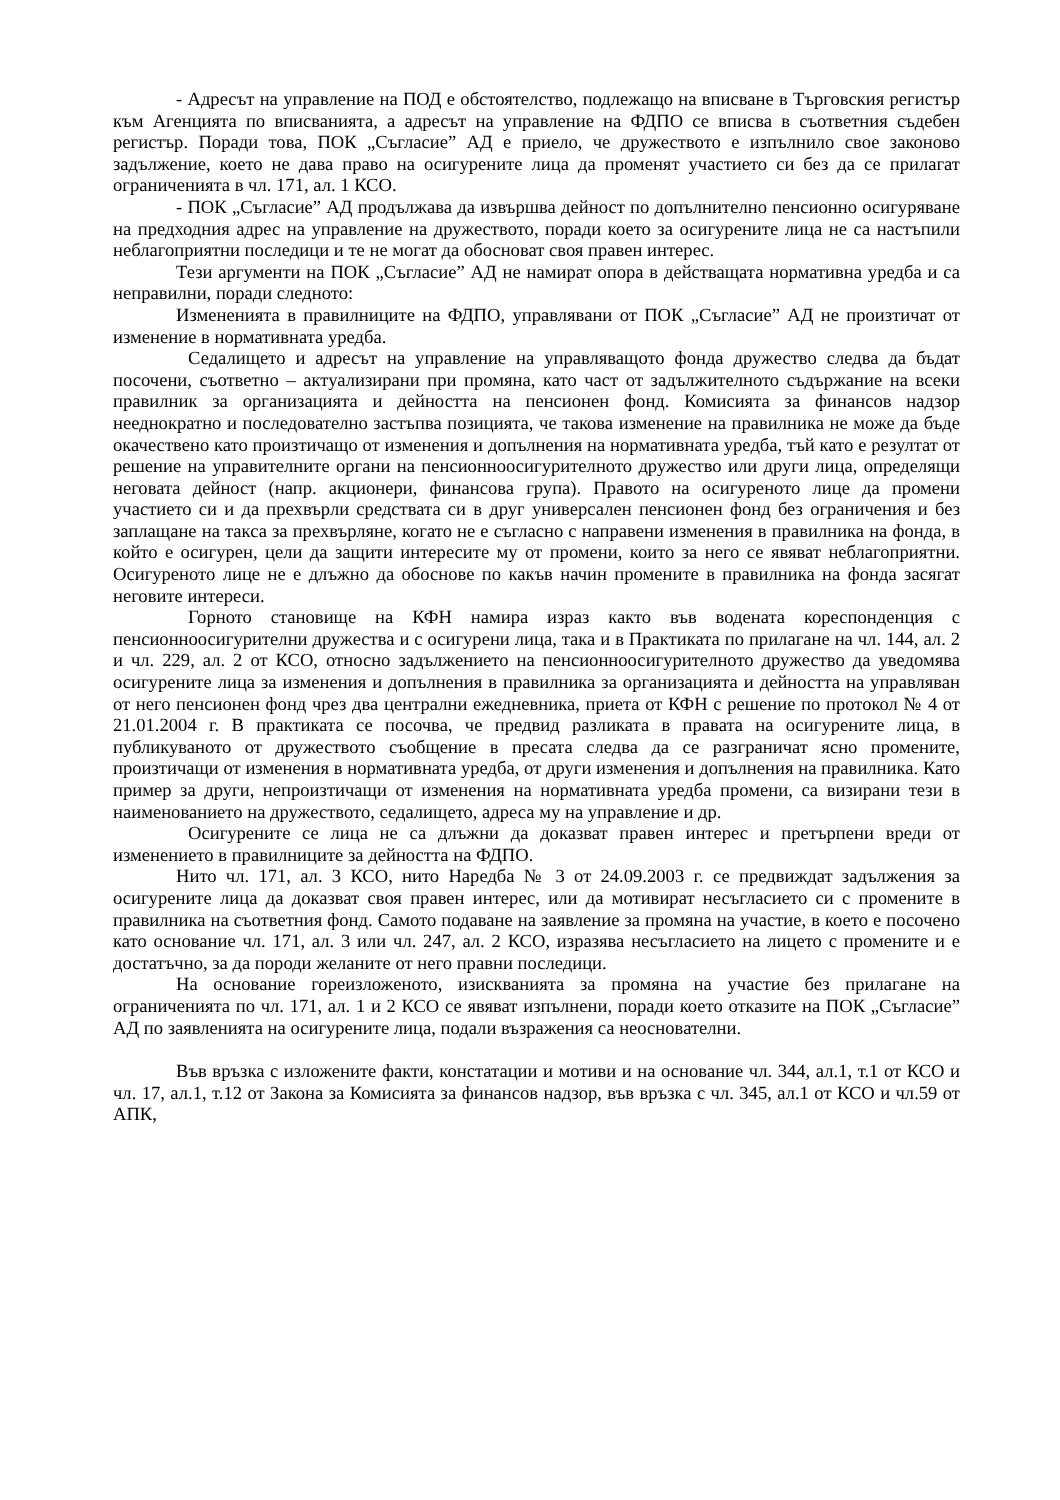- Адресът на управление на ПОД е обстоятелство, подлежащо на вписване в Търговския регистър към Агенцията по вписванията, а адресът на управление на ФДПО се вписва в съответния съдебен регистър. Поради това, ПОК „Съгласие” АД е приело, че дружеството е изпълнило свое законово задължение, което не дава право на осигурените лица да променят участието си без да се прилагат ограниченията в чл. 171, ал. 1 КСО.
- ПОК „Съгласие” АД продължава да извършва дейност по допълнително пенсионно осигуряване на предходния адрес на управление на дружеството, поради което за осигурените лица не са настъпили неблагоприятни последици и те не могат да обосноват своя правен интерес.
Тези аргументи на ПОК „Съгласие” АД не намират опора в действащата нормативна уредба и са неправилни, поради следното:
Измененията в правилниците на ФДПО, управлявани от ПОК „Съгласие” АД не произтичат от изменение в нормативната уредба.
Седалището и адресът на управление на управляващото фонда дружество следва да бъдат посочени, съответно – актуализирани при промяна, като част от задължителното съдържание на всеки правилник за организацията и дейността на пенсионен фонд. Комисията за финансов надзор нееднократно и последователно застъпва позицията, че такова изменение на правилника не може да бъде окачествено като произтичащо от изменения и допълнения на нормативната уредба, тъй като е резултат от решение на управителните органи на пенсионноосигурителното дружество или други лица, определящи неговата дейност (напр. акционери, финансова група). Правото на осигуреното лице да промени участието си и да прехвърли средствата си в друг универсален пенсионен фонд без ограничения и без заплащане на такса за прехвърляне, когато не е съгласно с направени изменения в правилника на фонда, в който е осигурен, цели да защити интересите му от промени, които за него се явяват неблагоприятни. Осигуреното лице не е длъжно да обоснове по какъв начин промените в правилника на фонда засягат неговите интереси.
Горното становище на КФН намира израз както във водената кореспонденция с пенсионноосигурителни дружества и с осигурени лица, така и в Практиката по прилагане на чл. 144, ал. 2 и чл. 229, ал. 2 от КСО, относно задължението на пенсионноосигурителното дружество да уведомява осигурените лица за изменения и допълнения в правилника за организацията и дейността на управляван от него пенсионен фонд чрез два централни ежедневника, приета от КФН с решение по протокол № 4 от 21.01.2004 г. В практиката се посочва, че предвид разликата в правата на осигурените лица, в публикуваното от дружеството съобщение в пресата следва да се разграничат ясно промените, произтичащи от изменения в нормативната уредба, от други изменения и допълнения на правилника. Като пример за други, непроизтичащи от изменения на нормативната уредба промени, са визирани тези в наименованието на дружеството, седалището, адреса му на управление и др.
Осигурените се лица не са длъжни да доказват правен интерес и претърпени вреди от изменението в правилниците за дейността на ФДПО.
Нито чл. 171, ал. 3 КСО, нито Наредба № 3 от 24.09.2003 г. се предвиждат задължения за осигурените лица да доказват своя правен интерес, или да мотивират несъгласието си с промените в правилника на съответния фонд. Самото подаване на заявление за промяна на участие, в което е посочено като основание чл. 171, ал. 3 или чл. 247, ал. 2 КСО, изразява несъгласието на лицето с промените и е достатъчно, за да породи желаните от него правни последици.
На основание гореизложеното, изискванията за промяна на участие без прилагане на ограниченията по чл. 171, ал. 1 и 2 КСО се явяват изпълнени, поради което отказите на ПОК „Съгласие” АД по заявленията на осигурените лица, подали възражения са неоснователни.
Във връзка с изложените факти, констатации и мотиви и на основание чл. 344, ал.1, т.1 от КСО и чл. 17, ал.1, т.12 от Закона за Комисията за финансов надзор, във връзка с чл. 345, ал.1 от КСО и чл.59 от АПК,